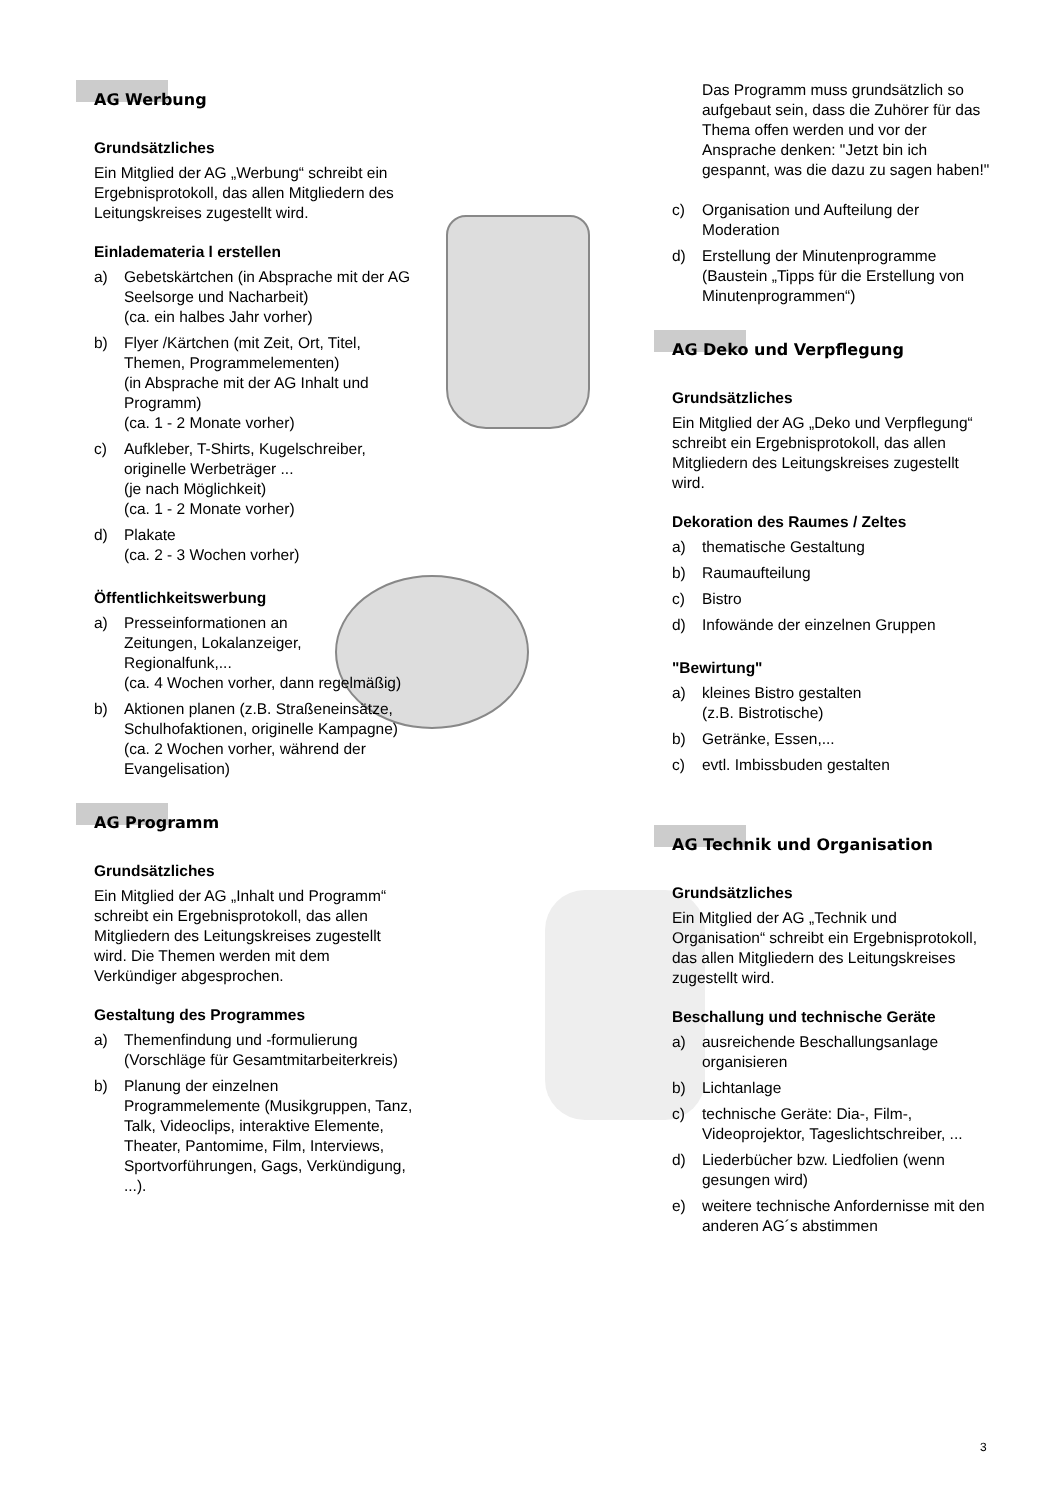AG Werbung
Grundsätzliches
Ein Mitglied der AG „Werbung“ schreibt ein Ergebnisprotokoll, das allen Mitgliedern des Leitungskreises zugestellt wird.
Einlademateria l erstellen
a) Gebetskärtchen (in Absprache mit der AG Seelsorge und Nacharbeit)
(ca. ein halbes Jahr vorher)
b) Flyer /Kärtchen (mit Zeit, Ort, Titel, Themen, Programmelementen)
(in Absprache mit der AG Inhalt und Programm)
(ca. 1 - 2 Monate vorher)
c) Aufkleber, T-Shirts, Kugelschreiber, originelle Werbeträger ...
(je nach Möglichkeit)
(ca. 1 - 2 Monate vorher)
d) Plakate
(ca. 2 - 3 Wochen vorher)
Öffentlichkeitswerbung
a) Presseinformationen an
Zeitungen, Lokalanzeiger,
Regionalfunk,...
(ca. 4 Wochen vorher, dann regelmäßig)
b) Aktionen planen (z.B. Straßeneinsätze, Schulhofaktionen, originelle Kampagne)
(ca. 2 Wochen vorher, während der Evangelisation)
AG Programm
Grundsätzliches
Ein Mitglied der AG „Inhalt und Programm“ schreibt ein Ergebnisprotokoll, das allen Mitgliedern des Leitungskreises zugestellt wird. Die Themen werden mit dem Verkündiger abgesprochen.
Gestaltung des Programmes
a) Themenfindung und -formulierung (Vorschläge für Gesamtmitarbeiterkreis)
b) Planung der einzelnen Programmelemente (Musikgruppen, Tanz, Talk, Videoclips, interaktive Elemente, Theater, Pantomime, Film, Interviews, Sportvorführungen, Gags, Verkündigung, ...).
Das Programm muss grundsätzlich so aufgebaut sein, dass die Zuhörer für das Thema offen werden und vor der Ansprache denken: "Jetzt bin ich gespannt, was die dazu zu sagen haben!"
c) Organisation und Aufteilung der Moderation
d) Erstellung der Minutenprogramme (Baustein „Tipps für die Erstellung von Minutenprogrammen“)
AG Deko und Verpflegung
Grundsätzliches
Ein Mitglied der AG „Deko und Verpflegung“ schreibt ein Ergebnisprotokoll, das allen Mitgliedern des Leitungskreises zugestellt wird.
Dekoration des Raumes / Zeltes
a) thematische Gestaltung
b) Raumaufteilung
c) Bistro
d) Infowände der einzelnen Gruppen
"Bewirtung"
a) kleines Bistro gestalten
(z.B. Bistrotische)
b) Getränke, Essen,...
c) evtl. Imbissbuden gestalten
AG Technik und Organisation
Grundsätzliches
Ein Mitglied der AG „Technik und Organisation“ schreibt ein Ergebnisprotokoll, das allen Mitgliedern des Leitungskreises zugestellt wird.
Beschallung und technische Geräte
a) ausreichende Beschallungsanlage organisieren
b) Lichtanlage
c) technische Geräte: Dia-, Film-, Videoprojektor, Tageslichtschreiber, ...
d) Liederbücher bzw. Liedfolien (wenn gesungen wird)
e) weitere technische Anfordernisse mit den anderen AG´s abstimmen
3